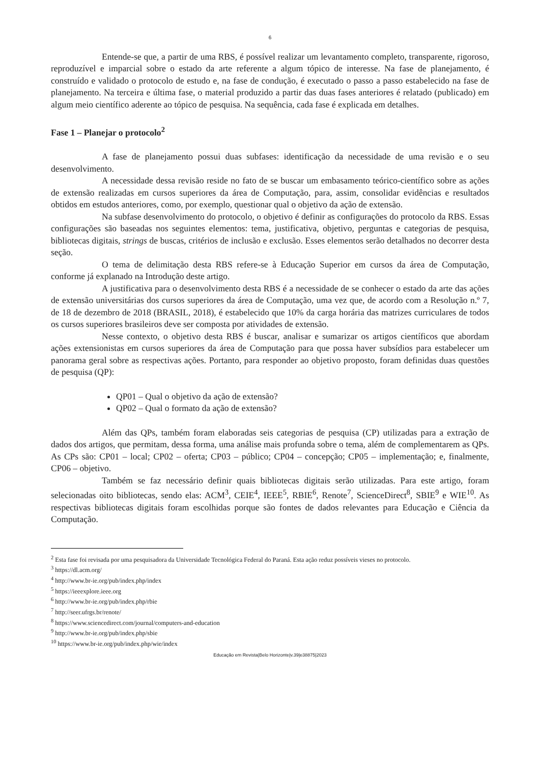6
Entende-se que, a partir de uma RBS, é possível realizar um levantamento completo, transparente, rigoroso, reproduzível e imparcial sobre o estado da arte referente a algum tópico de interesse. Na fase de planejamento, é construído e validado o protocolo de estudo e, na fase de condução, é executado o passo a passo estabelecido na fase de planejamento. Na terceira e última fase, o material produzido a partir das duas fases anteriores é relatado (publicado) em algum meio científico aderente ao tópico de pesquisa. Na sequência, cada fase é explicada em detalhes.
Fase 1 – Planejar o protocolo<sup>2</sup>
A fase de planejamento possui duas subfases: identificação da necessidade de uma revisão e o seu desenvolvimento.
A necessidade dessa revisão reside no fato de se buscar um embasamento teórico-científico sobre as ações de extensão realizadas em cursos superiores da área de Computação, para, assim, consolidar evidências e resultados obtidos em estudos anteriores, como, por exemplo, questionar qual o objetivo da ação de extensão.
Na subfase desenvolvimento do protocolo, o objetivo é definir as configurações do protocolo da RBS. Essas configurações são baseadas nos seguintes elementos: tema, justificativa, objetivo, perguntas e categorias de pesquisa, bibliotecas digitais, strings de buscas, critérios de inclusão e exclusão. Esses elementos serão detalhados no decorrer desta seção.
O tema de delimitação desta RBS refere-se à Educação Superior em cursos da área de Computação, conforme já explanado na Introdução deste artigo.
A justificativa para o desenvolvimento desta RBS é a necessidade de se conhecer o estado da arte das ações de extensão universitárias dos cursos superiores da área de Computação, uma vez que, de acordo com a Resolução n.º 7, de 18 de dezembro de 2018 (BRASIL, 2018), é estabelecido que 10% da carga horária das matrizes curriculares de todos os cursos superiores brasileiros deve ser composta por atividades de extensão.
Nesse contexto, o objetivo desta RBS é buscar, analisar e sumarizar os artigos científicos que abordam ações extensionistas em cursos superiores da área de Computação para que possa haver subsídios para estabelecer um panorama geral sobre as respectivas ações. Portanto, para responder ao objetivo proposto, foram definidas duas questões de pesquisa (QP):
QP01 – Qual o objetivo da ação de extensão?
QP02 – Qual o formato da ação de extensão?
Além das QPs, também foram elaboradas seis categorias de pesquisa (CP) utilizadas para a extração de dados dos artigos, que permitam, dessa forma, uma análise mais profunda sobre o tema, além de complementarem as QPs. As CPs são: CP01 – local; CP02 – oferta; CP03 – público; CP04 – concepção; CP05 – implementação; e, finalmente, CP06 – objetivo.
Também se faz necessário definir quais bibliotecas digitais serão utilizadas. Para este artigo, foram selecionadas oito bibliotecas, sendo elas: ACM<sup>3</sup>, CEIE<sup>4</sup>, IEEE<sup>5</sup>, RBIE<sup>6</sup>, Renote<sup>7</sup>, ScienceDirect<sup>8</sup>, SBIE<sup>9</sup> e WIE<sup>10</sup>. As respectivas bibliotecas digitais foram escolhidas porque são fontes de dados relevantes para Educação e Ciência da Computação.
<sup>2</sup> Esta fase foi revisada por uma pesquisadora da Universidade Tecnológica Federal do Paraná. Esta ação reduz possíveis vieses no protocolo.
<sup>3</sup> https://dl.acm.org/
<sup>4</sup> http://www.br-ie.org/pub/index.php/index
<sup>5</sup> https://ieeexplore.ieee.org
<sup>6</sup> http://www.br-ie.org/pub/index.php/rbie
<sup>7</sup> http://seer.ufrgs.br/renote/
<sup>8</sup> https://www.sciencedirect.com/journal/computers-and-education
<sup>9</sup> http://www.br-ie.org/pub/index.php/sbie
<sup>10</sup> https://www.br-ie.org/pub/index.php/wie/index
Educação em Revista|Belo Horizonte|v.39|e38875|2023